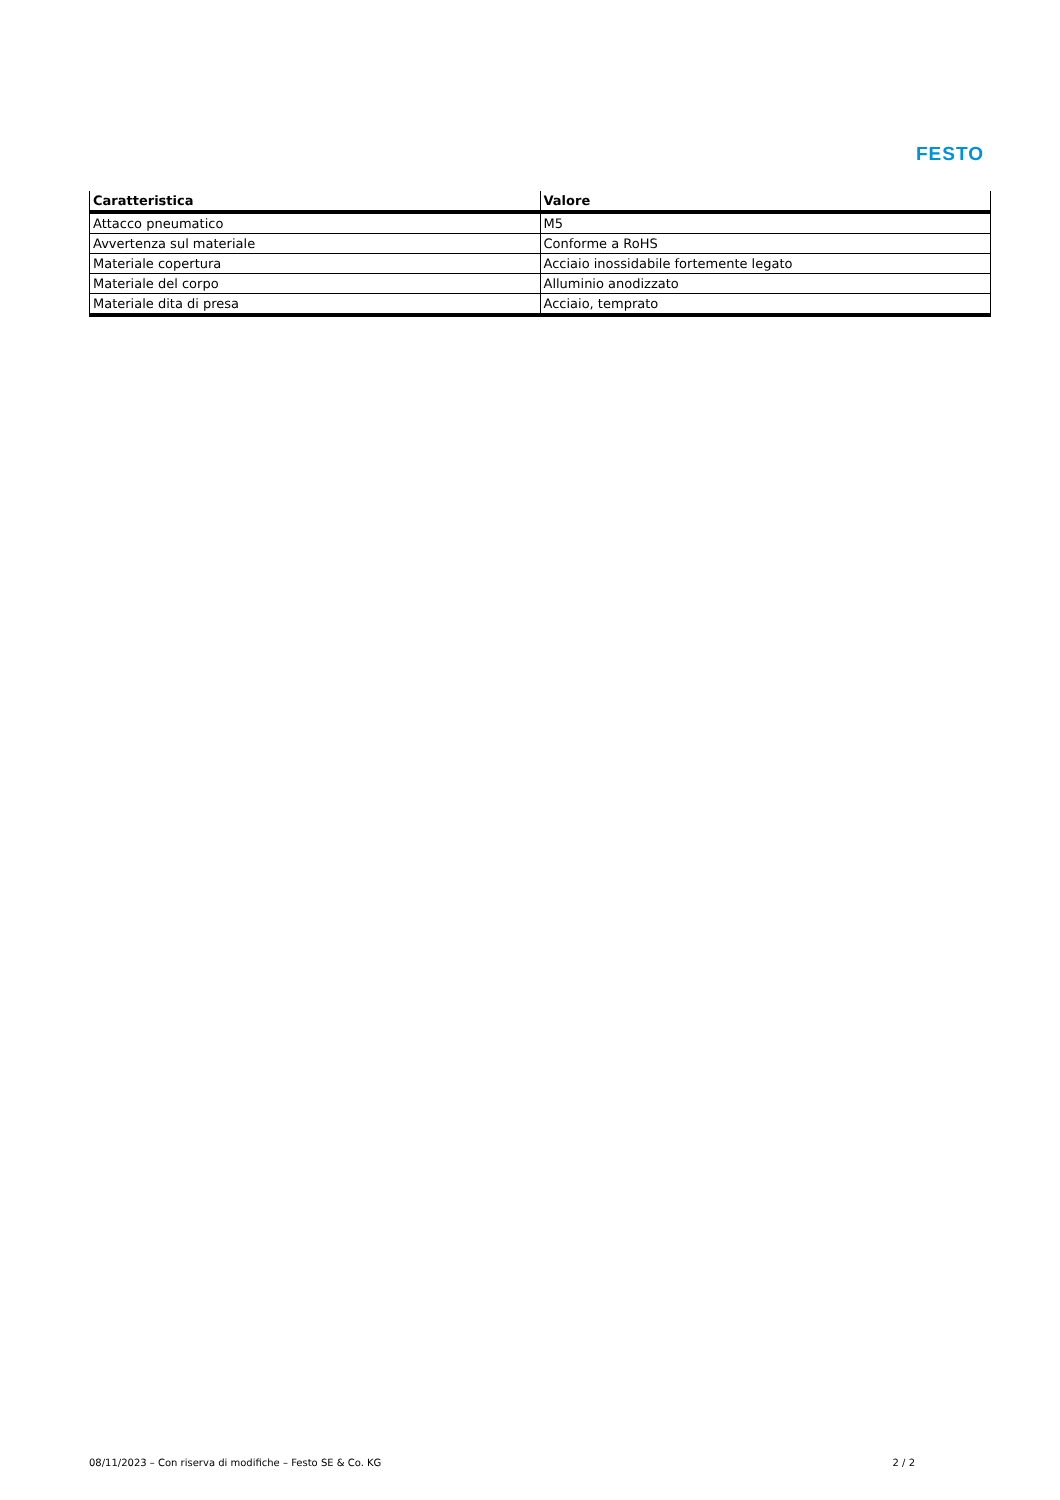FESTO
| Caratteristica | Valore |
| --- | --- |
| Attacco pneumatico | M5 |
| Avvertenza sul materiale | Conforme a RoHS |
| Materiale copertura | Acciaio inossidabile fortemente legato |
| Materiale del corpo | Alluminio anodizzato |
| Materiale dita di presa | Acciaio, temprato |
08/11/2023 – Con riserva di modifiche – Festo SE & Co. KG 2 / 2